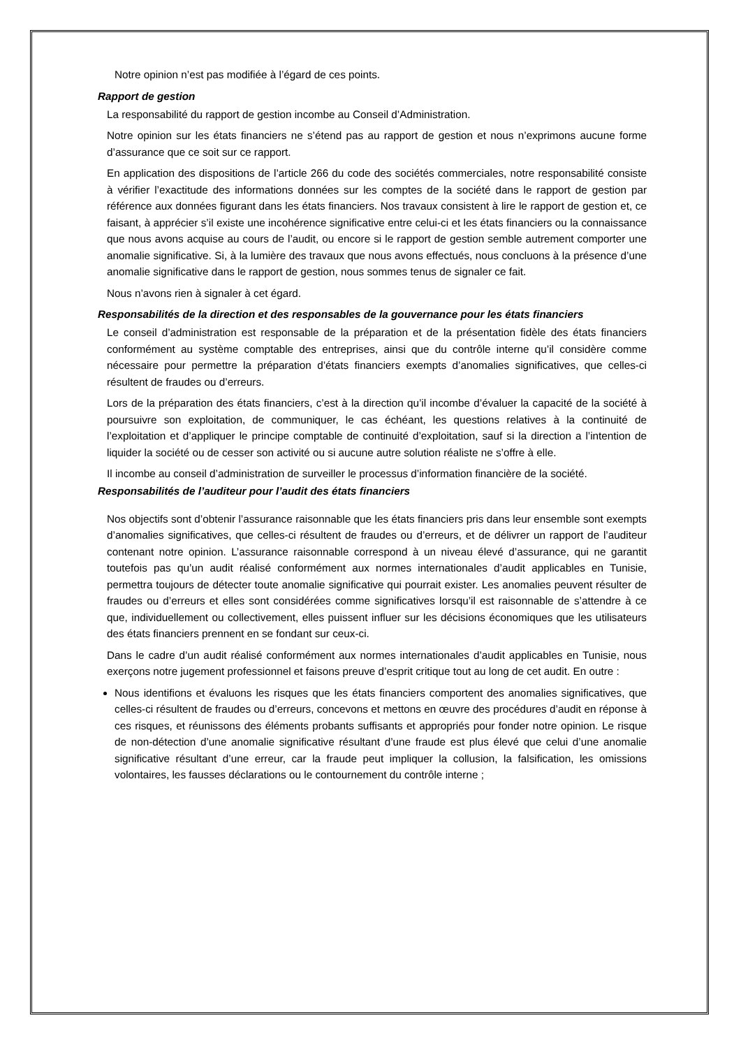Notre opinion n’est pas modifiée à l’égard de ces points.
Rapport de gestion
La responsabilité du rapport de gestion incombe au Conseil d’Administration.
Notre opinion sur les états financiers ne s’étend pas au rapport de gestion et nous n’exprimons aucune forme d’assurance que ce soit sur ce rapport.
En application des dispositions de l’article 266 du code des sociétés commerciales, notre responsabilité consiste à vérifier l’exactitude des informations données sur les comptes de la société dans le rapport de gestion par référence aux données figurant dans les états financiers. Nos travaux consistent à lire le rapport de gestion et, ce faisant, à apprécier s’il existe une incohérence significative entre celui-ci et les états financiers ou la connaissance que nous avons acquise au cours de l’audit, ou encore si le rapport de gestion semble autrement comporter une anomalie significative. Si, à la lumière des travaux que nous avons effectués, nous concluons à la présence d’une anomalie significative dans le rapport de gestion, nous sommes tenus de signaler ce fait.
Nous n’avons rien à signaler à cet égard.
Responsabilités de la direction et des responsables de la gouvernance pour les états financiers
Le conseil d’administration est responsable de la préparation et de la présentation fidèle des états financiers conformément au système comptable des entreprises, ainsi que du contrôle interne qu’il considère comme nécessaire pour permettre la préparation d’états financiers exempts d’anomalies significatives, que celles-ci résultent de fraudes ou d’erreurs.
Lors de la préparation des états financiers, c’est à la direction qu’il incombe d’évaluer la capacité de la société à poursuivre son exploitation, de communiquer, le cas échéant, les questions relatives à la continuité de l’exploitation et d’appliquer le principe comptable de continuité d’exploitation, sauf si la direction a l’intention de liquider la société ou de cesser son activité ou si aucune autre solution réaliste ne s’offre à elle.
Il incombe au conseil d’administration de surveiller le processus d’information financière de la société.
Responsabilités de l’auditeur pour l’audit des états financiers
Nos objectifs sont d’obtenir l’assurance raisonnable que les états financiers pris dans leur ensemble sont exempts d’anomalies significatives, que celles-ci résultent de fraudes ou d’erreurs, et de délivrer un rapport de l’auditeur contenant notre opinion. L’assurance raisonnable correspond à un niveau élevé d’assurance, qui ne garantit toutefois pas qu’un audit réalisé conformément aux normes internationales d’audit applicables en Tunisie, permettra toujours de détecter toute anomalie significative qui pourrait exister. Les anomalies peuvent résulter de fraudes ou d’erreurs et elles sont considérées comme significatives lorsqu’il est raisonnable de s’attendre à ce que, individuellement ou collectivement, elles puissent influer sur les décisions économiques que les utilisateurs des états financiers prennent en se fondant sur ceux-ci.
Dans le cadre d’un audit réalisé conformément aux normes internationales d’audit applicables en Tunisie, nous exerçons notre jugement professionnel et faisons preuve d’esprit critique tout au long de cet audit. En outre :
Nous identifions et évaluons les risques que les états financiers comportent des anomalies significatives, que celles-ci résultent de fraudes ou d’erreurs, concevons et mettons en œuvre des procédures d’audit en réponse à ces risques, et réunissons des éléments probants suffisants et appropriés pour fonder notre opinion. Le risque de non-détection d’une anomalie significative résultant d’une fraude est plus élevé que celui d’une anomalie significative résultant d’une erreur, car la fraude peut impliquer la collusion, la falsification, les omissions volontaires, les fausses déclarations ou le contournement du contrôle interne ;